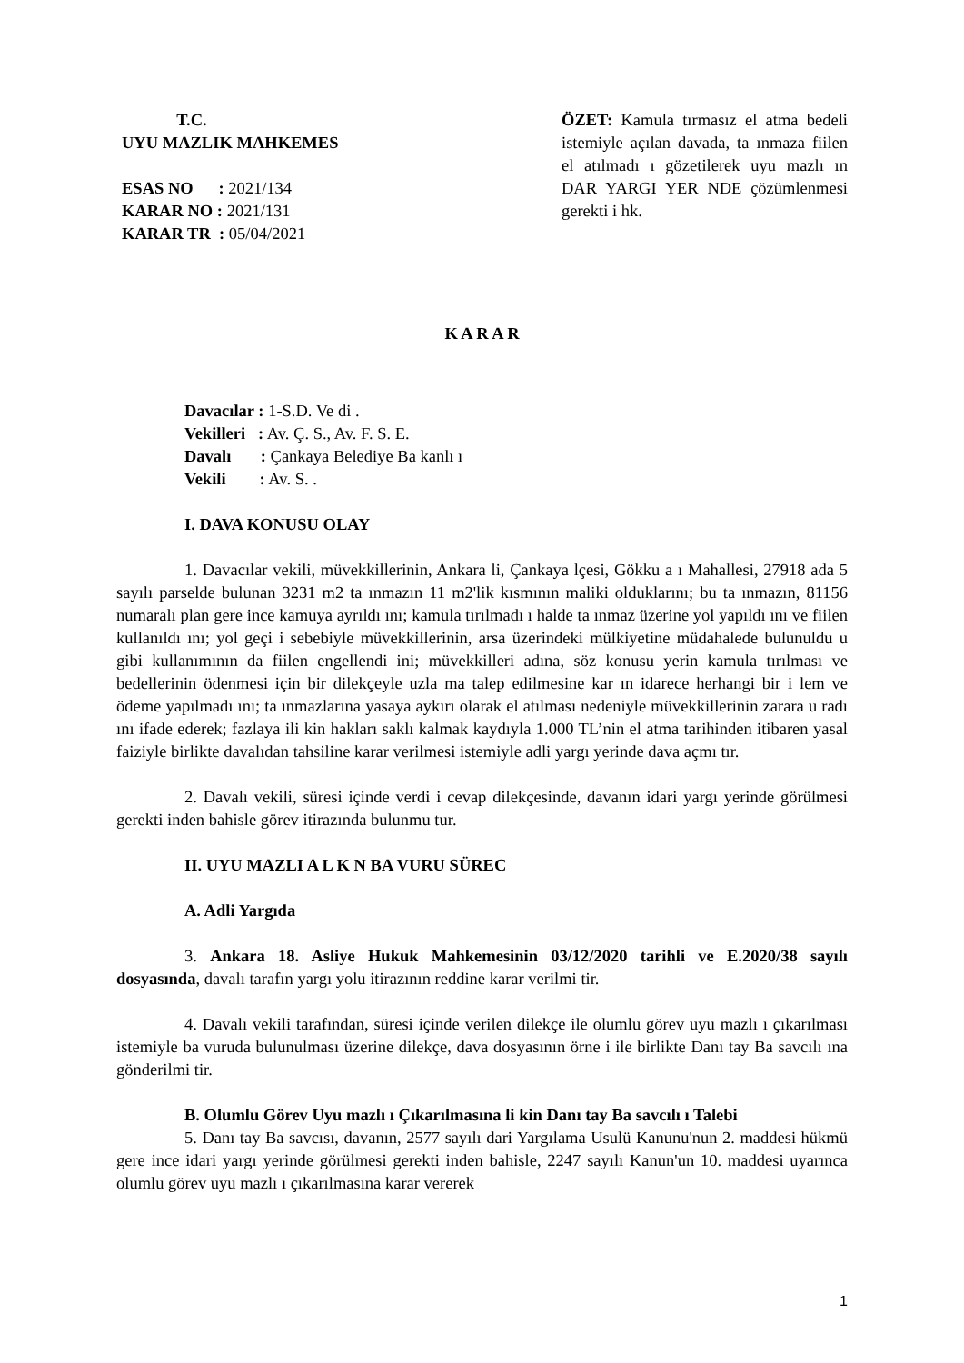T.C.
UYU MAZLIK MAHKEMES
ESAS NO : 2021/134
KARAR NO : 2021/131
KARAR TR : 05/04/2021
ÖZET: Kamula tırmasız el atma bedeli istemiyle açılan davada, ta ınmaza fiilen el atılmadı ı gözetilerek uyu mazlı ın DAR YARGI YER NDE çözümlenmesi gerekti i hk.
K A R A R
Davacılar : 1-S.D. Ve di .
Vekilleri : Av. Ç. S., Av. F. S. E.
Davalı : Çankaya Belediye Ba kanlı ı
Vekili : Av. S. .
I. DAVA KONUSU OLAY
1. Davacılar vekili, müvekkillerinin, Ankara li, Çankaya lçesi, Gökku a ı Mahallesi, 27918 ada 5 sayılı parselde bulunan 3231 m2 ta ınmazın 11 m2'lik kısmının maliki olduklarını; bu ta ınmazın, 81156 numaralı plan gere ince kamuya ayrıldı ını; kamula tırılmadı ı halde ta ınmaz üzerine yol yapıldı ını ve fiilen kullanıldı ını; yol geçi i sebebiyle müvekkillerinin, arsa üzerindeki mülkiyetine müdahalede bulunuldu u gibi kullanımının da fiilen engellendi ini; müvekkilleri adına, söz konusu yerin kamula tırılması ve bedellerinin ödenmesi için bir dilekçeyle uzla ma talep edilmesine kar ın idarece herhangi bir i lem ve ödeme yapılmadı ını; ta ınmazlarına yasaya aykırı olarak el atılması nedeniyle müvekkillerinin zarara u radı ını ifade ederek; fazlaya ili kin hakları saklı kalmak kaydıyla 1.000 TL’nin el atma tarihinden itibaren yasal faiziyle birlikte davalıdan tahsiline karar verilmesi istemiyle adli yargı yerinde dava açmı tır.
2. Davalı vekili, süresi içinde verdi i cevap dilekçesinde, davanın idari yargı yerinde görülmesi gerekti inden bahisle görev itirazında bulunmu tur.
II. UYU MAZLI A L K N BA VURU SÜREC
A. Adli Yargıda
3. Ankara 18. Asliye Hukuk Mahkemesinin 03/12/2020 tarihli ve E.2020/38 sayılı dosyasında, davalı tarafın yargı yolu itirazının reddine karar verilmi tir.
4. Davalı vekili tarafından, süresi içinde verilen dilekçe ile olumlu görev uyu mazlı ı çıkarılması istemiyle ba vuruda bulunulması üzerine dilekçe, dava dosyasının örne i ile birlikte Danı tay Ba savcılı ına gönderilmi tir.
B. Olumlu Görev Uyu mazlı ı Çıkarılmasına li kin Danı tay Ba savcılı ı Talebi
5. Danı tay Ba savcısı, davanın, 2577 sayılı dari Yargılama Usulü Kanunu'nun 2. maddesi hükmü gere ince idari yargı yerinde görülmesi gerekti inden bahisle, 2247 sayılı Kanun'un 10. maddesi uyarınca olumlu görev uyu mazlı ı çıkarılmasına karar vererek
1